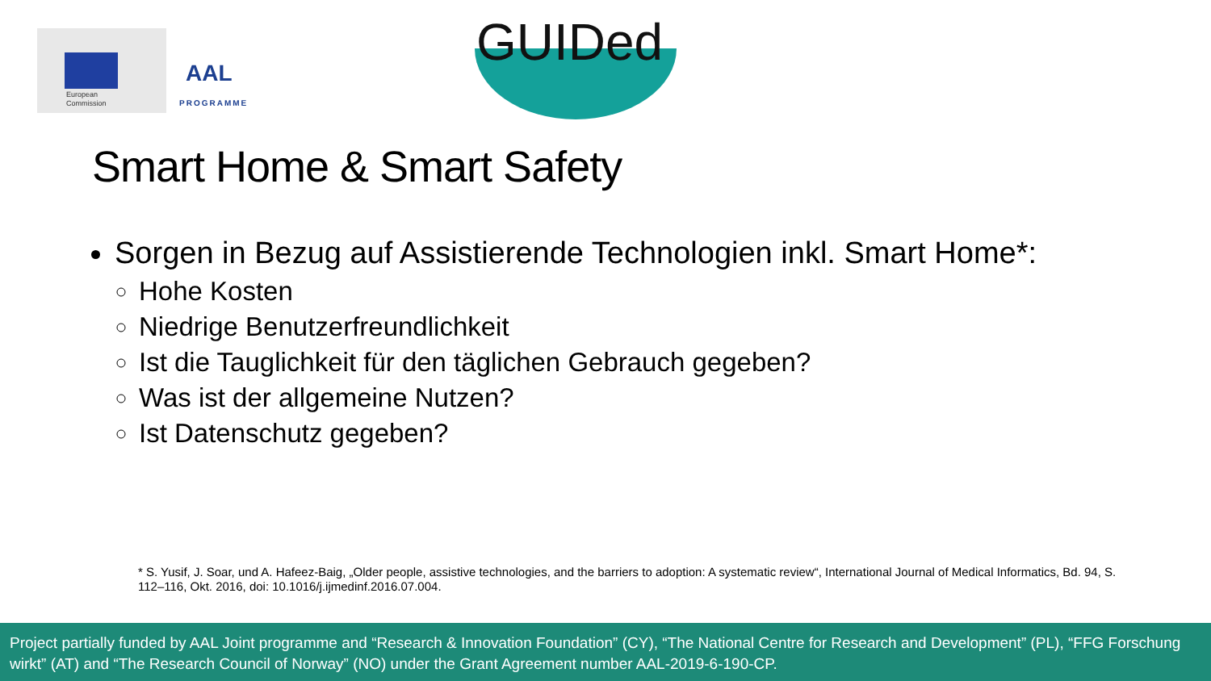European
Commission
AAL
PROGRAMME
GUIDed
Smart Home & Smart Safety
Sorgen in Bezug auf Assistierende Technologien inkl. Smart Home*:
Hohe Kosten
Niedrige Benutzerfreundlichkeit
Ist die Tauglichkeit für den täglichen Gebrauch gegeben?
Was ist der allgemeine Nutzen?
Ist Datenschutz gegeben?
* S. Yusif, J. Soar, und A. Hafeez-Baig, „Older people, assistive technologies, and the barriers to adoption: A systematic review“, International Journal of Medical Informatics, Bd. 94, S. 112–116, Okt. 2016, doi: 10.1016/j.ijmedinf.2016.07.004.
Project partially funded by AAL Joint programme and “Research & Innovation Foundation” (CY), “The National Centre for Research and Development” (PL), “FFG Forschung wirkt” (AT) and “The Research Council of Norway” (NO) under the Grant Agreement number AAL-2019-6-190-CP.